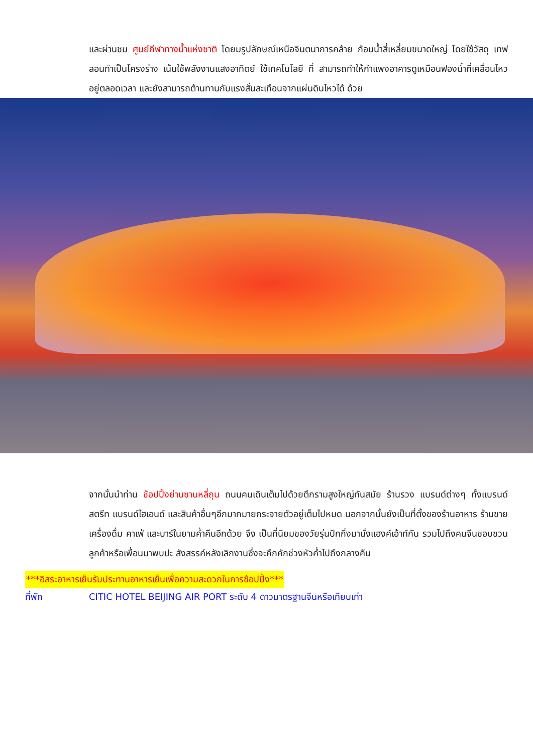และผ่านชม ศูนย์กีฬาทางน้ำแห่งชาติ โดยมรูปลักษณ์เหนือจินตนาการคล้าย ก้อนน้ำสี่เหลี่ยมขนาดใหญ่ โดยใช้วัสดุ เทฟลอนทำเป็นโครงร่าง เน้นใช้พลังงานแสงอาทิตย์ ใช้เทคโนโลยี ที่ สามารถทำให้กำแพงอาคารดูเหมือนฟองน้ำที่เคลื่อนไหวอยู่ตลอดเวลา และยังสามารถต้านทานกับแรงสั่นสะเทือนจากแผ่นดินไหวได้ ด้วย
จากนั้นนำท่าน ช้อปปิ้งย่านซานหลี่ถุน ถนนคนเดินเต็มไปด้วยตึกรามสูงใหญ่ทันสมัย ร้านรวง แบรนด์ต่างๆ ทั้งแบรนด์สตรีท แบรนด์ไฮเอนด์ และสินค้าอื่นๆอีกมากมายกระจายตัวอยู่เต็มไปหมด นอกจากนั้นยังเป็นที่ตั้งของร้านอาหาร ร้านขายเครื่องดื่ม คาเฟ่ และบาร์ในยามค่ำคืนอีกด้วย จึง เป็นที่นิยมของวัยรุ่นปักกิ่งมานั่งแฮงค์เอ้าท์กัน รวมไปถึงคนจีนชอบชวนลูกค้าหรือเพื่อนมาพบปะ สังสรรค์หลังเลิกงานซึ่งจะคึกคักช่วงหัวค่ำไปถึงกลางคืน
***อิสระอาหารเย็นรับประทานอาหารเย็นเพื่อความสะดวกในการช้อปปิ้ง***
ที่พัก CITIC HOTEL BEIJING AIR PORT ระดับ 4 ดาวมาตรฐานจีนหรือเทียบเท่า